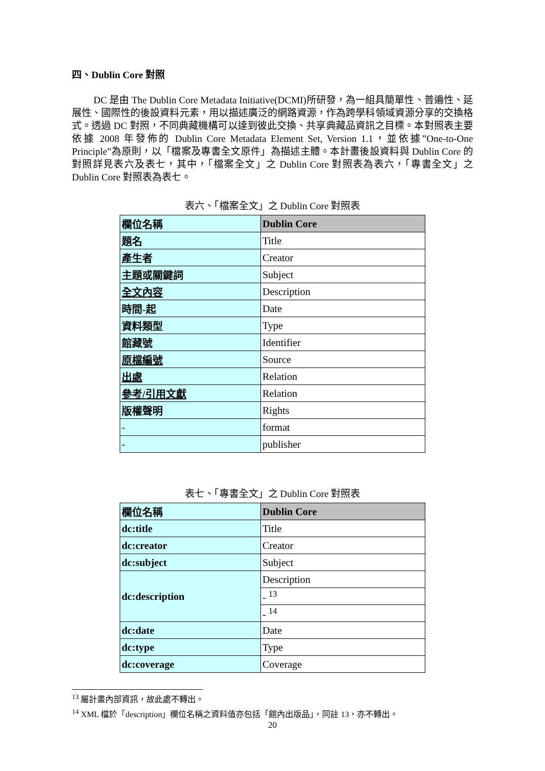四、Dublin Core 對照
DC 是由 The Dublin Core Metadata Initiative(DCMI)所研發，為一組具簡單性、普遍性、延展性、國際性的後設資料元素，用以描述廣泛的網路資源，作為跨學科領域資源分享的交換格式。透過 DC 對照，不同典藏機構可以達到彼此交換、共享典藏品資訊之目標。本對照表主要依據 2008 年發佈的 Dublin Core Metadata Element Set, Version 1.1，並依據”One-to-One Principle”為原則，以「檔案及專書全文原件」為描述主體。本計畫後設資料與 Dublin Core 的對照詳見表六及表七，其中，「檔案全文」之 Dublin Core 對照表為表六，「專書全文」之 Dublin Core 對照表為表七。
表六、「檔案全文」之 Dublin Core 對照表
| 欄位名稱 | Dublin Core |
| --- | --- |
| 題名 | Title |
| 產生者 | Creator |
| 主題或關鍵詞 | Subject |
| 全文內容 | Description |
| 時間-起 | Date |
| 資料類型 | Type |
| 館藏號 | Identifier |
| 原檔編號 | Source |
| 出處 | Relation |
| 參考/引用文獻 | Relation |
| 版權聲明 | Rights |
| - | format |
| - | publisher |
表七、「專書全文」之 Dublin Core 對照表
| 欄位名稱 | Dublin Core |
| --- | --- |
| dc:title | Title |
| dc:creator | Creator |
| dc:subject | Subject |
| dc:description | Description |
| | - <sup>13</sup> |
| | - <sup>14</sup> |
| dc:date | Date |
| dc:type | Type |
| dc:coverage | Coverage |
<sup>13</sup> 屬計畫內部資訊，故此處不轉出。
<sup>14</sup> XML 檔於「description」欄位名稱之資料值亦包括「館內出版品」，同註 13，亦不轉出。
20